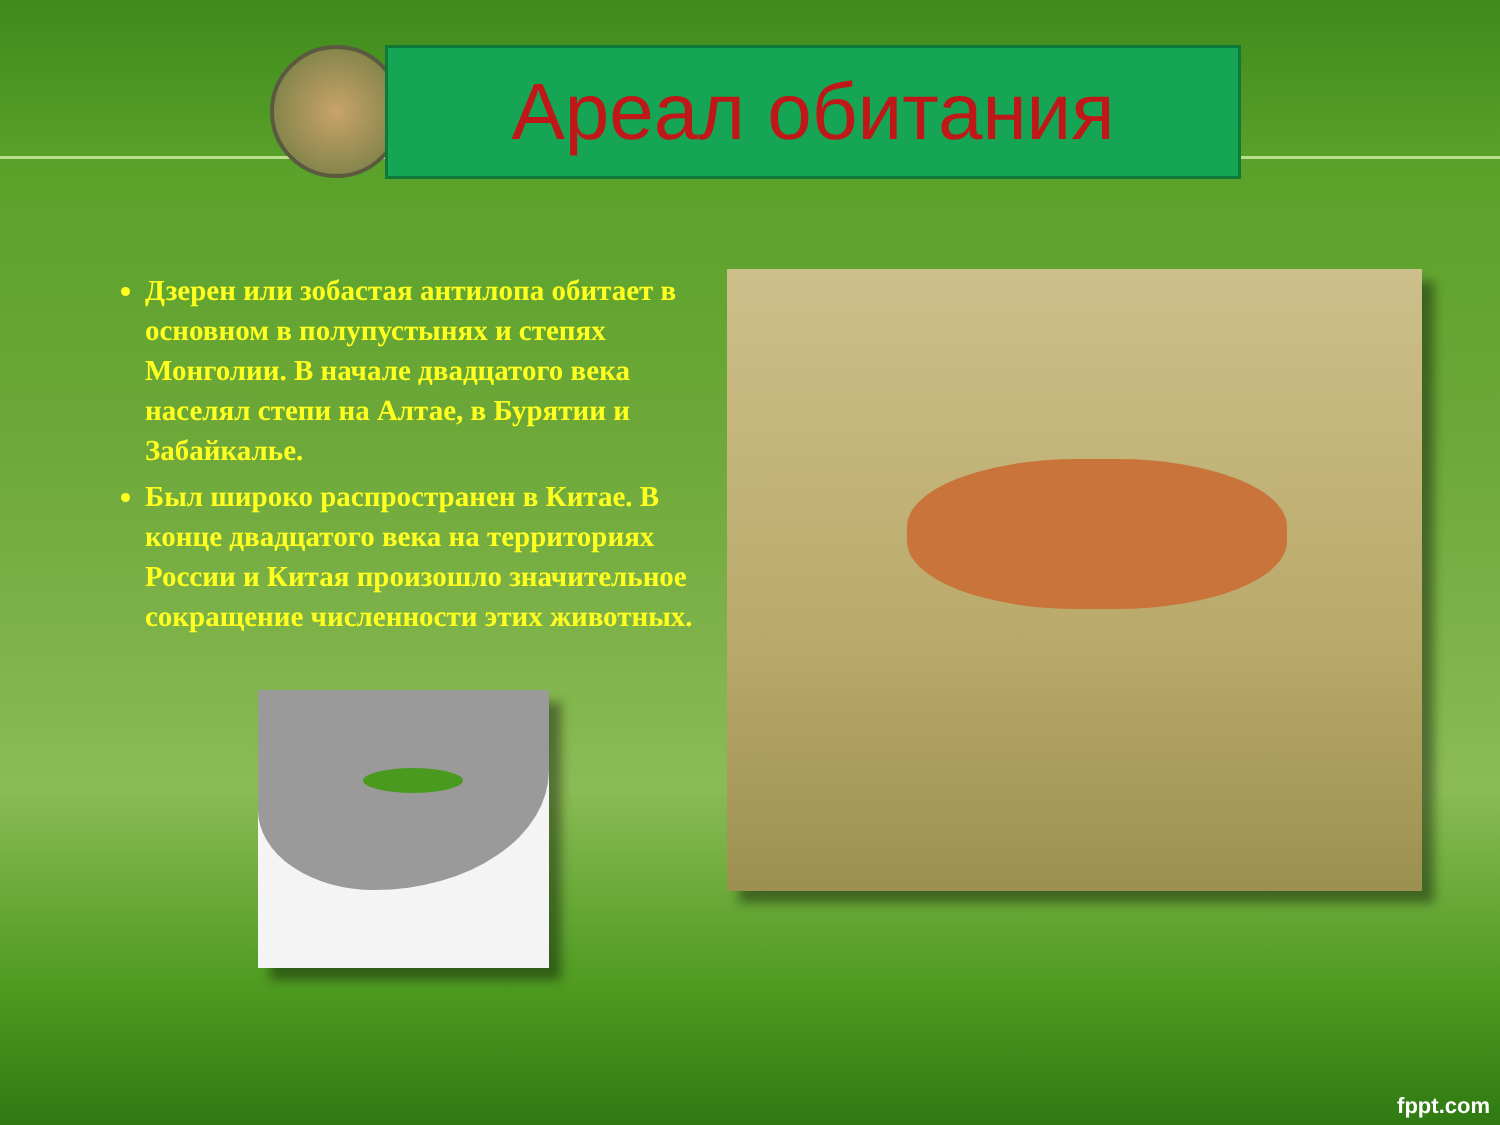Ареал обитания
Дзерен или зобастая антилопа обитает в основном в полупустынях и степях Монголии. В начале двадцатого века населял степи на Алтае, в Бурятии и Забайкалье.
Был широко распространен в Китае. В конце двадцатого века на территориях России и Китая произошло значительное сокращение численности этих животных.
fppt.com